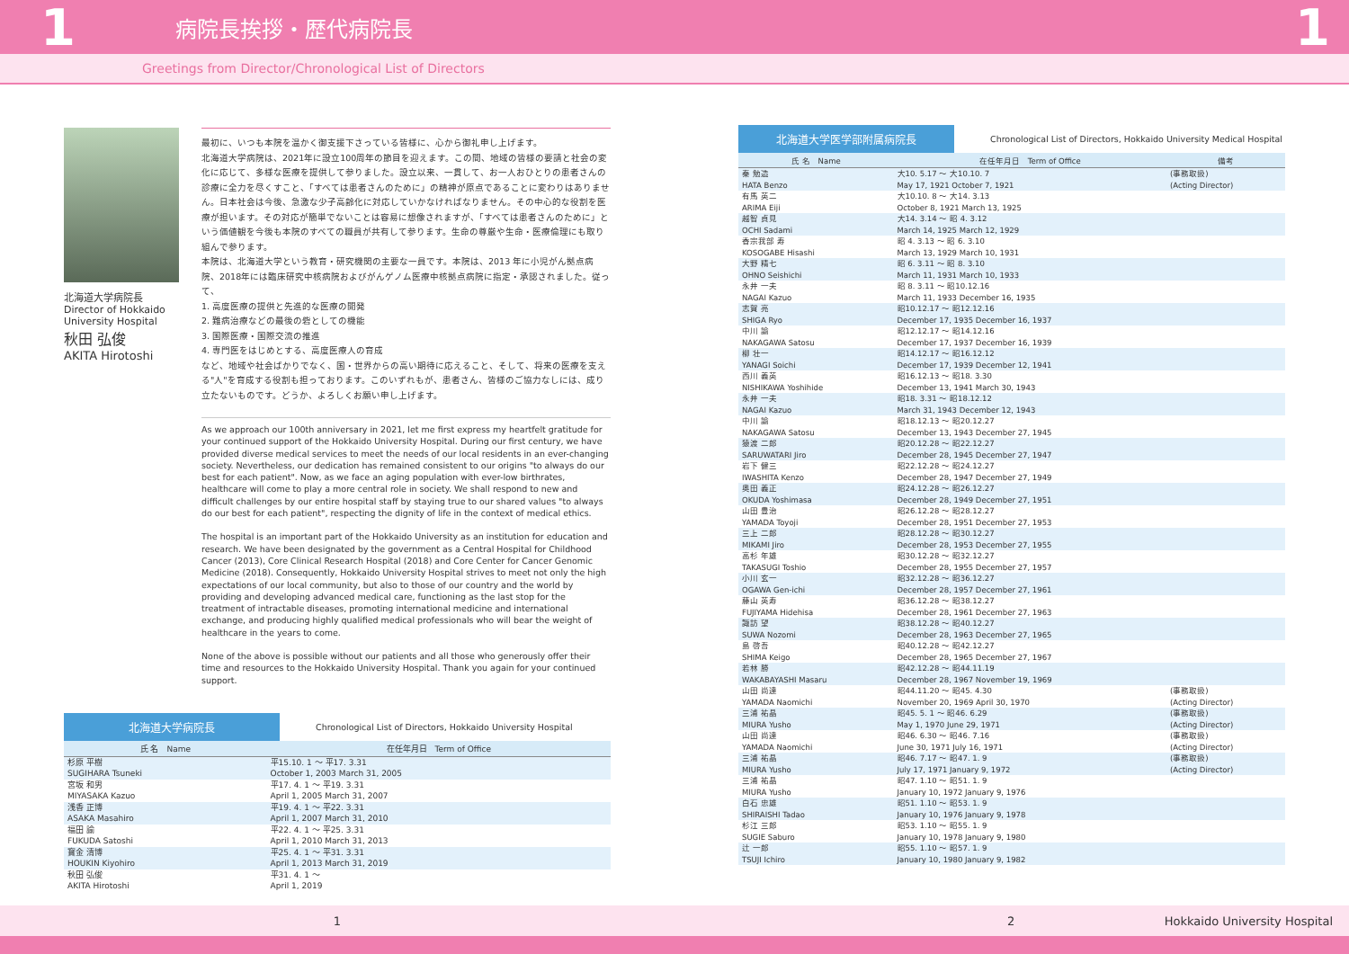1
病院長挨拶・歴代病院長
1
Greetings from Director/Chronological List of Directors
北海道大学病院長
Director of Hokkaido University Hospital
秋田 弘俊
AKITA Hirotoshi
最初に、いつも本院を温かく御支援下さっている皆様に、心から御礼申し上げます。
北海道大学病院は、2021年に設立100周年の節目を迎えます。この間、地域の皆様の要請と社会の変化に応じて、多様な医療を提供して参りました。設立以来、一貫して、お一人おひとりの患者さんの診療に全力を尽くすこと、「すべては患者さんのために」の精神が原点であることに変わりはありません。日本社会は今後、急激な少子高齢化に対応していかなければなりません。その中心的な役割を医療が担います。その対応が簡単でないことは容易に想像されますが、「すべては患者さんのために」という価値観を今後も本院のすべての職員が共有して参ります。生命の尊厳や生命・医療倫理にも取り組んで参ります。
本院は、北海道大学という教育・研究機関の主要な一員です。本院は、2013 年に小児がん拠点病院、2018年には臨床研究中核病院およびがんゲノム医療中核拠点病院に指定・承認されました。従って、
1. 高度医療の提供と先進的な医療の開発
2. 難病治療などの最後の砦としての機能
3. 国際医療・国際交流の推進
4. 専門医をはじめとする、高度医療人の育成
など、地域や社会ばかりでなく、国・世界からの高い期待に応えること、そして、将来の医療を支える"人"を育成する役割も担っております。このいずれもが、患者さん、皆様のご協力なしには、成り立たないものです。どうか、よろしくお願い申し上げます。
As we approach our 100th anniversary in 2021, let me first express my heartfelt gratitude for your continued support of the Hokkaido University Hospital. During our first century, we have provided diverse medical services to meet the needs of our local residents in an ever-changing society. Nevertheless, our dedication has remained consistent to our origins "to always do our best for each patient". Now, as we face an aging population with ever-low birthrates, healthcare will come to play a more central role in society. We shall respond to new and difficult challenges by our entire hospital staff by staying true to our shared values "to always do our best for each patient", respecting the dignity of life in the context of medical ethics.
The hospital is an important part of the Hokkaido University as an institution for education and research. We have been designated by the government as a Central Hospital for Childhood Cancer (2013), Core Clinical Research Hospital (2018) and Core Center for Cancer Genomic Medicine (2018). Consequently, Hokkaido University Hospital strives to meet not only the high expectations of our local community, but also to those of our country and the world by providing and developing advanced medical care, functioning as the last stop for the treatment of intractable diseases, promoting international medicine and international exchange, and producing highly qualified medical professionals who will bear the weight of healthcare in the years to come.
None of the above is possible without our patients and all those who generously offer their time and resources to the Hokkaido University Hospital. Thank you again for your continued support.
北海道大学病院長
Chronological List of Directors, Hokkaido University Hospital
| 氏 名 Name | 在任年月日 Term of Office |
| --- | --- |
| 杉原 平樹 SUGIHARA Tsuneki | 平15.10. 1 ～ 平17. 3.31 October 1, 2003 March 31, 2005 |
| 宮坂 和男 MIYASAKA Kazuo | 平17. 4. 1 ～ 平19. 3.31 April 1, 2005 March 31, 2007 |
| 浅香 正博 ASAKA Masahiro | 平19. 4. 1 ～ 平22. 3.31 April 1, 2007 March 31, 2010 |
| 福田 諭 FUKUDA Satoshi | 平22. 4. 1 ～ 平25. 3.31 April 1, 2010 March 31, 2013 |
| 寳金 清博 HOUKIN Kiyohiro | 平25. 4. 1 ～ 平31. 3.31 April 1, 2013 March 31, 2019 |
| 秋田 弘俊 AKITA Hirotoshi | 平31. 4. 1 ～ April 1, 2019 |
北海道大学医学部附属病院長
Chronological List of Directors, Hokkaido University Medical Hospital
| 氏 名 Name | 在任年月日 Term of Office | 備考 |
| --- | --- | --- |
| 秦 勉造 HATA Benzo | 大10. 5.17 ～ 大10.10. 7 May 17, 1921 October 7, 1921 | (事務取扱) (Acting Director) |
| 有馬 英二 ARIMA Eiji | 大10.10. 8 ～ 大14. 3.13 October 8, 1921 March 13, 1925 | |
| 越智 貞見 OCHI Sadami | 大14. 3.14 ～ 昭 4. 3.12 March 14, 1925 March 12, 1929 | |
| 香宗我部 寿 KOSOGABE Hisashi | 昭 4. 3.13 ～ 昭 6. 3.10 March 13, 1929 March 10, 1931 | |
| 大野 精七 OHNO Seishichi | 昭 6. 3.11 ～ 昭 8. 3.10 March 11, 1931 March 10, 1933 | |
| 永井 一夫 NAGAI Kazuo | 昭 8. 3.11 ～ 昭10.12.16 March 11, 1933 December 16, 1935 | |
| 志賀 亮 SHIGA Ryo | 昭10.12.17 ～ 昭12.12.16 December 17, 1935 December 16, 1937 | |
| 中川 諭 NAKAGAWA Satosu | 昭12.12.17 ～ 昭14.12.16 December 17, 1937 December 16, 1939 | |
| 柳 壮一 YANAGI Soichi | 昭14.12.17 ～ 昭16.12.12 December 17, 1939 December 12, 1941 | |
| 西川 義英 NISHIKAWA Yoshihide | 昭16.12.13 ～ 昭18. 3.30 December 13, 1941 March 30, 1943 | |
| 永井 一夫 NAGAI Kazuo | 昭18. 3.31 ～ 昭18.12.12 March 31, 1943 December 12, 1943 | |
| 中川 諭 NAKAGAWA Satosu | 昭18.12.13 ～ 昭20.12.27 December 13, 1943 December 27, 1945 | |
| 猿渡 二郎 SARUWATARI Jiro | 昭20.12.28 ～ 昭22.12.27 December 28, 1945 December 27, 1947 | |
| 岩下 健三 IWASHITA Kenzo | 昭22.12.28 ～ 昭24.12.27 December 28, 1947 December 27, 1949 | |
| 奥田 義正 OKUDA Yoshimasa | 昭24.12.28 ～ 昭26.12.27 December 28, 1949 December 27, 1951 | |
| 山田 豊治 YAMADA Toyoji | 昭26.12.28 ～ 昭28.12.27 December 28, 1951 December 27, 1953 | |
| 三上 二郎 MIKAMI Jiro | 昭28.12.28 ～ 昭30.12.27 December 28, 1953 December 27, 1955 | |
| 高杉 年雄 TAKASUGI Toshio | 昭30.12.28 ～ 昭32.12.27 December 28, 1955 December 27, 1957 | |
| 小川 玄一 OGAWA Gen-ichi | 昭32.12.28 ～ 昭36.12.27 December 28, 1957 December 27, 1961 | |
| 藤山 英寿 FUJIYAMA Hidehisa | 昭36.12.28 ～ 昭38.12.27 December 28, 1961 December 27, 1963 | |
| 諏訪 望 SUWA Nozomi | 昭38.12.28 ～ 昭40.12.27 December 28, 1963 December 27, 1965 | |
| 島 啓吾 SHIMA Keigo | 昭40.12.28 ～ 昭42.12.27 December 28, 1965 December 27, 1967 | |
| 若林 勝 WAKABAYASHI Masaru | 昭42.12.28 ～ 昭44.11.19 December 28, 1967 November 19, 1969 | |
| 山田 尚達 YAMADA Naomichi | 昭44.11.20 ～ 昭45. 4.30 November 20, 1969 April 30, 1970 | (事務取扱) (Acting Director) |
| 三浦 祐晶 MIURA Yusho | 昭45. 5. 1 ～ 昭46. 6.29 May 1, 1970 June 29, 1971 | (事務取扱) (Acting Director) |
| 山田 尚達 YAMADA Naomichi | 昭46. 6.30 ～ 昭46. 7.16 June 30, 1971 July 16, 1971 | (事務取扱) (Acting Director) |
| 三浦 祐晶 MIURA Yusho | 昭46. 7.17 ～ 昭47. 1. 9 July 17, 1971 January 9, 1972 | (事務取扱) (Acting Director) |
| 三浦 祐晶 MIURA Yusho | 昭47. 1.10 ～ 昭51. 1. 9 January 10, 1972 January 9, 1976 | |
| 白石 忠雄 SHIRAISHI Tadao | 昭51. 1.10 ～ 昭53. 1. 9 January 10, 1976 January 9, 1978 | |
| 杉江 三郎 SUGIE Saburo | 昭53. 1.10 ～ 昭55. 1. 9 January 10, 1978 January 9, 1980 | |
| 辻 一郎 TSUJI Ichiro | 昭55. 1.10 ～ 昭57. 1. 9 January 10, 1980 January 9, 1982 | |
1 2 Hokkaido University Hospital